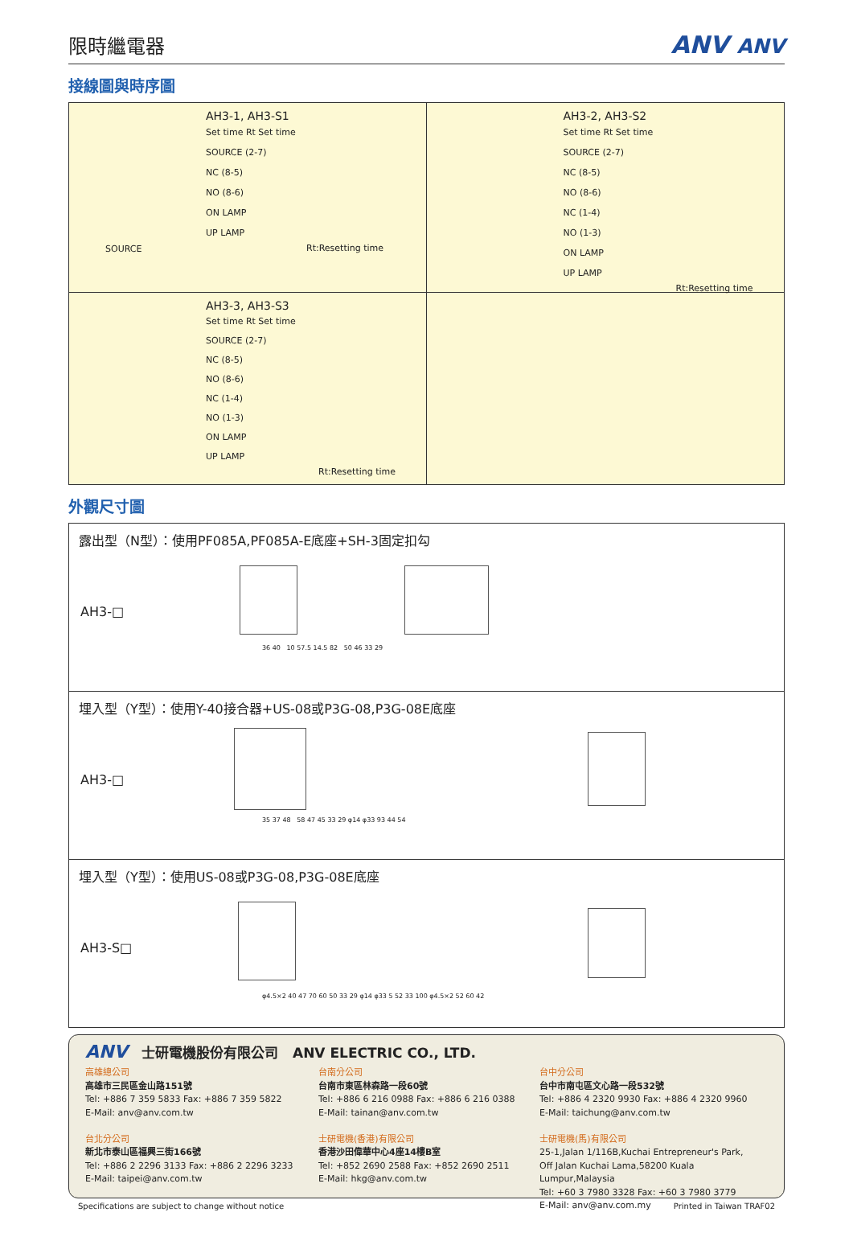限時繼電器
ANV ANV
接線圖與時序圖
AH3-1, AH3-S1
Set time Rt Set time
SOURCE (2-7)
NC (8-5)
NO (8-6)
ON LAMP
UP LAMP
Rt:Resetting time
SOURCE
AH3-2, AH3-S2
Set time Rt Set time
SOURCE (2-7)
NC (8-5)
NO (8-6)
NC (1-4)
NO (1-3)
ON LAMP
UP LAMP
Rt:Resetting time
AH3-3, AH3-S3
Set time Rt Set time
SOURCE (2-7)
NC (8-5)
NO (8-6)
NC (1-4)
NO (1-3)
ON LAMP
UP LAMP
Rt:Resetting time
外觀尺寸圖
露出型（N型）：使用PF085A,PF085A-E底座+SH-3固定扣勾
AH3-□
36 40 10 57.5 14.5 82 50 46 33 29
埋入型（Y型）：使用Y-40接合器+US-08或P3G-08,P3G-08E底座
AH3-□
35 37 48 58 47 45 33 29 φ14 φ33 93 44 54
埋入型（Y型）：使用US-08或P3G-08,P3G-08E底座
AH3-S□
φ4.5×2 40 47 70 60 50 33 29 φ14 φ33 5 52 33 100 φ4.5×2 52 60 42
ANV 士研電機股份有限公司 ANV ELECTRIC CO., LTD.
高雄總公司
高雄市三民區金山路151號
Tel: +886 7 359 5833 Fax: +886 7 359 5822
E-Mail: anv@anv.com.tw
台北分公司
新北市泰山區福興三街166號
Tel: +886 2 2296 3133 Fax: +886 2 2296 3233
E-Mail: taipei@anv.com.tw
台南分公司
台南市東區林森路一段60號
Tel: +886 6 216 0988 Fax: +886 6 216 0388
E-Mail: tainan@anv.com.tw
士研電機(香港)有限公司
香港沙田偉華中心4座14樓B室
Tel: +852 2690 2588 Fax: +852 2690 2511
E-Mail: hkg@anv.com.tw
台中分公司
台中市南屯區文心路一段532號
Tel: +886 4 2320 9930 Fax: +886 4 2320 9960
E-Mail: taichung@anv.com.tw
士研電機(馬)有限公司
25-1,Jalan 1/116B,Kuchai Entrepreneur's Park,
Off Jalan Kuchai Lama,58200 Kuala Lumpur,Malaysia
Tel: +60 3 7980 3328 Fax: +60 3 7980 3779
E-Mail: anv@anv.com.my
Specifications are subject to change without notice Printed in Taiwan TRAF02